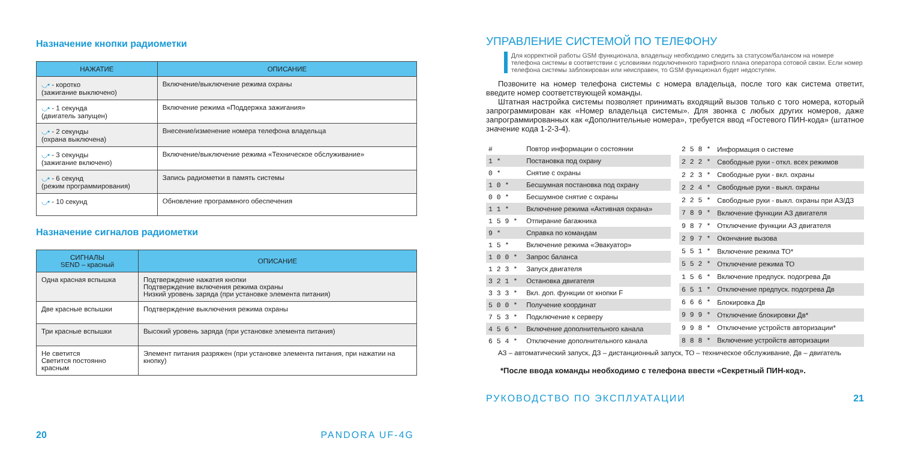Назначение кнопки радиометки
| НАЖАТИЕ | ОПИСАНИЕ |
| --- | --- |
| ◡• - коротко (зажигание выключено) | Включение/выключение режима охраны |
| ◡• - 1 секунда (двигатель запущен) | Включение режима «Поддержка зажигания» |
| ◡• - 2 секунды (охрана выключена) | Внесение/изменение номера телефона владельца |
| ◡• - 3 секунды (зажигание включено) | Включение/выключение режима «Техническое обслуживание» |
| ◡• - 6 секунд (режим программирования) | Запись радиометки в память системы |
| ◡• - 10 секунд | Обновление программного обеспечения |
Назначение сигналов радиометки
| СИГНАЛЫ SEND – красный | ОПИСАНИЕ |
| --- | --- |
| Одна красная вспышка | Подтверждение нажатия кнопки Подтверждение включения режима охраны Низкий уровень заряда (при установке элемента питания) |
| Две красные вспышки | Подтверждение выключения режима охраны |
| Три красные вспышки | Высокий уровень заряда (при установке элемента питания) |
| Не светится Светится постоянно красным | Элемент питания разряжен (при установке элемента питания, при нажатии на кнопку) |
20 PANDORA UF-4G
УПРАВЛЕНИЕ СИСТЕМОЙ ПО ТЕЛЕФОНУ
Для корректной работы GSM функционала, владельцу необходимо следить за статусом/балансом на номере телефона системы в соответствии с условиями подключенного тарифного плана оператора сотовой связи. Если номер телефона системы заблокирован или неисправен, то GSM функционал будет недоступен.
Позвоните на номер телефона системы с номера владельца, после того как система ответит, введите номер соответствующей команды.
Штатная настройка системы позволяет принимать входящий вызов только с того номера, который запрограммирован как «Номер владельца системы». Для звонка с любых других номеров, даже запрограммированных как «Дополнительные номера», требуется ввод «Гостевого ПИН-кода» (штатное значение кода 1-2-3-4).
| # | Повтор информации о состоянии |
| 1 * | Постановка под охрану |
| 0 * | Снятие с охраны |
| 1 0 * | Бесшумная постановка под охрану |
| 0 0 * | Бесшумное снятие с охраны |
| 1 1 * | Включение режима «Активная охрана» |
| 1 5 9 * | Отпирание багажника |
| 9 * | Справка по командам |
| 1 5 * | Включение режима «Эвакуатор» |
| 1 0 0 * | Запрос баланса |
| 1 2 3 * | Запуск двигателя |
| 3 2 1 * | Остановка двигателя |
| 3 3 3 * | Вкл. доп. функции от кнопки F |
| 5 0 0 * | Получение координат |
| 7 5 3 * | Подключение к серверу |
| 4 5 6 * | Включение дополнительного канала |
| 6 5 4 * | Отключение дополнительного канала |
| 2 5 8 * | Информация о системе |
| 2 2 2 * | Свободные руки - откл. всех режимов |
| 2 2 3 * | Свободные руки - вкл. охраны |
| 2 2 4 * | Свободные руки - выкл. охраны |
| 2 2 5 * | Свободные руки - выкл. охраны при АЗ/ДЗ |
| 7 8 9 * | Включение функции АЗ двигателя |
| 9 8 7 * | Отключение функции АЗ двигателя |
| 2 9 7 * | Окончание вызова |
| 5 5 1 * | Включение режима ТО* |
| 5 5 2 * | Отключение режима ТО |
| 1 5 6 * | Включение предпуск. подогрева Дв |
| 6 5 1 * | Отключение предпуск. подогрева Дв |
| 6 6 6 * | Блокировка Дв |
| 9 9 9 * | Отключение блокировки Дв* |
| 9 9 8 * | Отключение устройств авторизации* |
| 8 8 8 * | Включение устройств авторизации |
АЗ – автоматический запуск, ДЗ – дистанционный запуск, ТО – техническое обслуживание, Дв – двигатель
*После ввода команды необходимо с телефона ввести «Секретный ПИН-код».
РУКОВОДСТВО ПО ЭКСПЛУАТАЦИИ 21